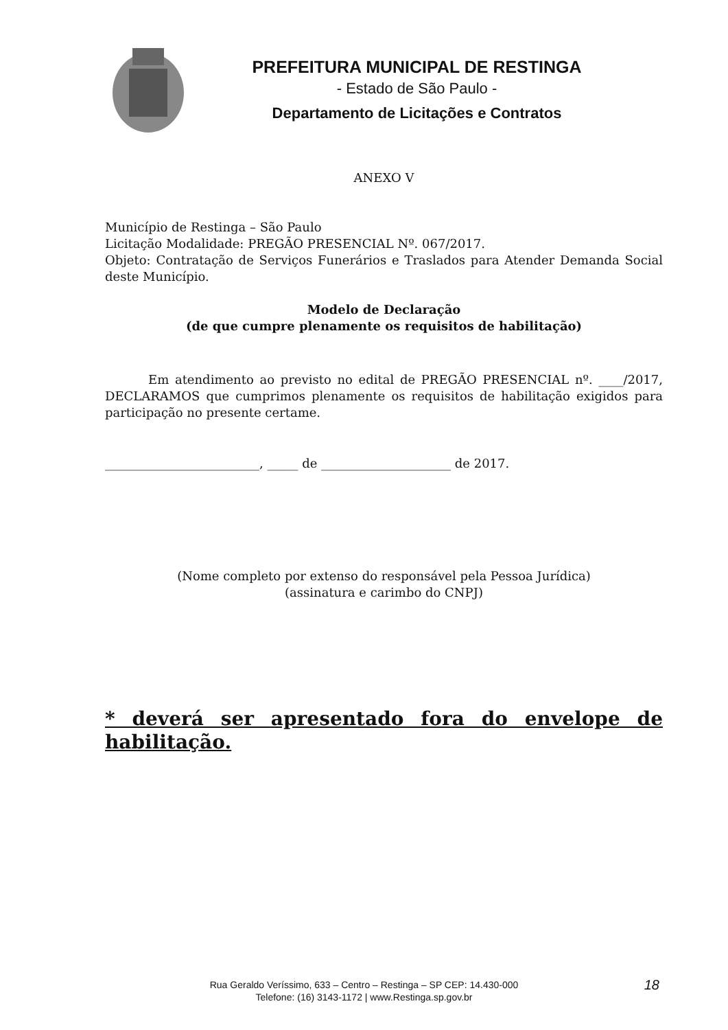PREFEITURA MUNICIPAL DE RESTINGA
- Estado de São Paulo -
Departamento de Licitações e Contratos
ANEXO V
Município de Restinga – São Paulo
Licitação Modalidade: PREGÃO PRESENCIAL Nº. 067/2017.
Objeto: Contratação de Serviços Funerários e Traslados para Atender Demanda Social deste Município.
Modelo de Declaração
(de que cumpre plenamente os requisitos de habilitação)
Em atendimento ao previsto no edital de PREGÃO PRESENCIAL nº. ____/2017, DECLARAMOS que cumprimos plenamente os requisitos de habilitação exigidos para participação no presente certame.
_________________________, _____ de _____________________ de 2017.
(Nome completo por extenso do responsável pela Pessoa Jurídica)
(assinatura e carimbo do CNPJ)
* deverá ser apresentado fora do envelope de habilitação.
Rua Geraldo Veríssimo, 633 – Centro – Restinga – SP CEP: 14.430-000
Telefone: (16) 3143-1172 | www.Restinga.sp.gov.br
18